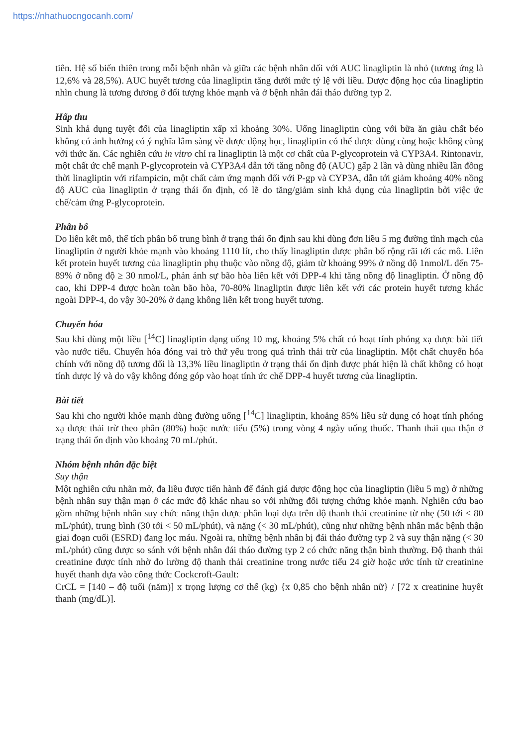https://nhathuocngocanh.com/
tiên. Hệ số biến thiên trong mỗi bệnh nhân và giữa các bệnh nhân đối với AUC linagliptin là nhỏ (tương ứng là 12,6% và 28,5%). AUC huyết tương của linagliptin tăng dưới mức tỷ lệ với liều. Dược động học của linagliptin nhìn chung là tương đương ở đối tượng khỏe mạnh và ở bệnh nhân đái tháo đường typ 2.
Hấp thu
Sinh khả dụng tuyệt đối của linagliptin xấp xỉ khoảng 30%. Uống linagliptin cùng với bữa ăn giàu chất béo không có ảnh hưởng có ý nghĩa lâm sàng về dược động học, linagliptin có thể được dùng cùng hoặc không cùng với thức ăn. Các nghiên cứu in vitro chỉ ra linagliptin là một cơ chất của P-glycoprotein và CYP3A4. Rintonavir, một chất ức chế mạnh P-glycoprotein và CYP3A4 dẫn tới tăng nồng độ (AUC) gấp 2 lần và dùng nhiều lần đồng thời linagliptin với rifampicin, một chất cảm ứng mạnh đối với P-gp và CYP3A, dẫn tới giảm khoảng 40% nồng độ AUC của linagliptin ở trạng thái ổn định, có lẽ do tăng/giảm sinh khả dụng của linagliptin bởi việc ức chế/cảm ứng P-glycoprotein.
Phân bố
Do liên kết mô, thể tích phân bố trung bình ở trạng thái ổn định sau khi dùng đơn liều 5 mg đường tĩnh mạch của linagliptin ở người khỏe mạnh vào khoảng 1110 lít, cho thấy linagliptin được phân bố rộng rãi tới các mô. Liên kết protein huyết tương của linagliptin phụ thuộc vào nồng độ, giảm từ khoảng 99% ở nồng độ 1nmol/L đến 75-89% ở nồng độ ≥ 30 nmol/L, phản ảnh sự bão hòa liên kết với DPP-4 khi tăng nồng độ linagliptin. Ở nồng độ cao, khi DPP-4 được hoàn toàn bão hòa, 70-80% linagliptin được liên kết với các protein huyết tương khác ngoài DPP-4, do vậy 30-20% ở dạng không liên kết trong huyết tương.
Chuyển hóa
Sau khi dùng một liều [<sup>14</sup>C] linagliptin dạng uống 10 mg, khoảng 5% chất có hoạt tính phóng xạ được bài tiết vào nước tiểu. Chuyển hóa đóng vai trò thứ yếu trong quá trình thải trừ của linagliptin. Một chất chuyển hóa chính với nồng độ tương đối là 13,3% liều linagliptin ở trạng thái ổn định được phát hiện là chất không có hoạt tính dược lý và do vậy không đóng góp vào hoạt tính ức chế DPP-4 huyết tương của linagliptin.
Bài tiết
Sau khi cho người khỏe mạnh dùng đường uống [<sup>14</sup>C] linagliptin, khoảng 85% liều sử dụng có hoạt tính phóng xạ được thải trừ theo phân (80%) hoặc nước tiểu (5%) trong vòng 4 ngày uống thuốc. Thanh thải qua thận ở trạng thái ổn định vào khoảng 70 mL/phút.
Nhóm bệnh nhân đặc biệt
Suy thận
Một nghiên cứu nhãn mở, đa liều được tiến hành để đánh giá dược động học của linagliptin (liều 5 mg) ở những bệnh nhân suy thận mạn ở các mức độ khác nhau so với những đối tượng chứng khỏe mạnh. Nghiên cứu bao gồm những bệnh nhân suy chức năng thận được phân loại dựa trên độ thanh thải creatinine từ nhẹ (50 tới < 80 mL/phút), trung bình (30 tới < 50 mL/phút), và nặng (< 30 mL/phút), cũng như những bệnh nhân mắc bệnh thận giai đoạn cuối (ESRD) đang lọc máu. Ngoài ra, những bệnh nhân bị đái tháo đường typ 2 và suy thận nặng (< 30 mL/phút) cũng được so sánh với bệnh nhân đái tháo đường typ 2 có chức năng thận bình thường. Độ thanh thải creatinine được tính nhờ đo lường độ thanh thải creatinine trong nước tiểu 24 giờ hoặc ước tính từ creatinine huyết thanh dựa vào công thức Cockcroft-Gault:
CrCL = [140 – độ tuổi (năm)] x trọng lượng cơ thể (kg) {x 0,85 cho bệnh nhân nữ} / [72 x creatinine huyết thanh (mg/dL)].